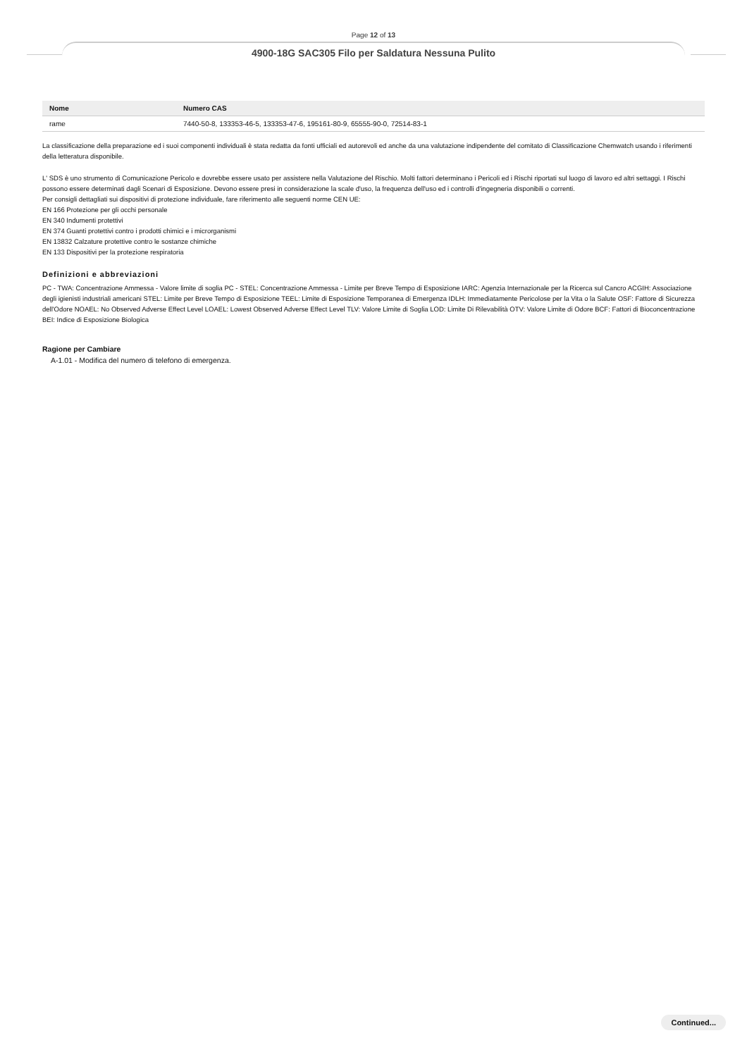Page 12 of 13
4900-18G SAC305 Filo per Saldatura Nessuna Pulito
| Nome | Numero CAS |
| --- | --- |
| rame | 7440-50-8, 133353-46-5, 133353-47-6, 195161-80-9, 65555-90-0, 72514-83-1 |
La classificazione della preparazione ed i suoi componenti individuali è stata redatta da fonti ufficiali ed autorevoli ed anche da una valutazione indipendente del comitato di Classificazione Chemwatch usando i riferimenti della letteratura disponibile.
L' SDS è uno strumento di Comunicazione Pericolo e dovrebbe essere usato per assistere nella Valutazione del Rischio. Molti fattori determinano i Pericoli ed i Rischi riportati sul luogo di lavoro ed altri settaggi. I Rischi possono essere determinati dagli Scenari di Esposizione. Devono essere presi in considerazione la scale d'uso, la frequenza dell'uso ed i controlli d'ingegneria disponibili o correnti.
Per consigli dettagliati sui dispositivi di protezione individuale, fare riferimento alle seguenti norme CEN UE:
EN 166 Protezione per gli occhi personale
EN 340 Indumenti protettivi
EN 374 Guanti protettivi contro i prodotti chimici e i microrganismi
EN 13832 Calzature protettive contro le sostanze chimiche
EN 133 Dispositivi per la protezione respiratoria
Definizioni e abbreviazioni
PC - TWA: Concentrazione Ammessa - Valore limite di soglia PC - STEL: Concentrazione Ammessa - Limite per Breve Tempo di Esposizione IARC: Agenzia Internazionale per la Ricerca sul Cancro ACGIH: Associazione degli igienisti industriali americani STEL: Limite per Breve Tempo di Esposizione TEEL: Limite di Esposizione Temporanea di Emergenza IDLH: Immediatamente Pericolose per la Vita o la Salute OSF: Fattore di Sicurezza dell'Odore NOAEL: No Observed Adverse Effect Level LOAEL: Lowest Observed Adverse Effect Level TLV: Valore Limite di Soglia LOD: Limite Di Rilevabilità OTV: Valore Limite di Odore BCF: Fattori di Bioconcentrazione BEI: Indice di Esposizione Biologica
Ragione per Cambiare
A-1.01 - Modifica del numero di telefono di emergenza.
Continued...